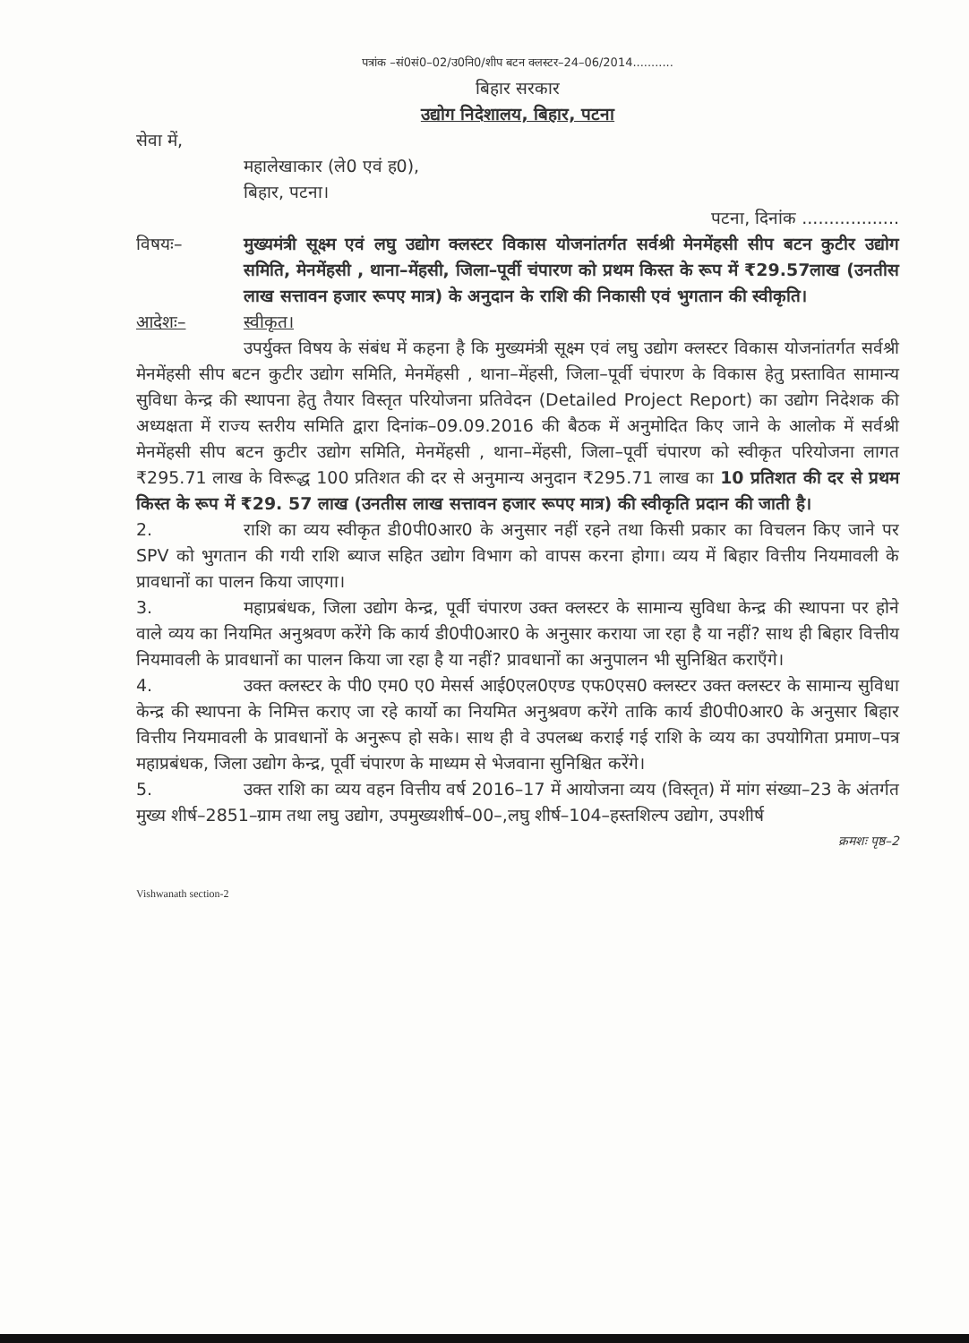पत्रांक –सं0सं0–02/उ0नि0/शीप बटन क्लस्टर–24–06/2014...........
बिहार सरकार
उद्योग निदेशालय, बिहार, पटना
सेवा में,
महालेखाकार (ले0 एवं ह0),
बिहार, पटना।
पटना, दिनांक ..................
विषयः– मुख्यमंत्री सूक्ष्म एवं लघु उद्योग क्लस्टर विकास योजनांतर्गत सर्वश्री मेनमेंहसी सीप बटन कुटीर उद्योग समिति, मेनमेंहसी , थाना–मेंहसी, जिला–पूर्वी चंपारण को प्रथम किस्त के रूप में ₹29.57लाख (उनतीस लाख सत्तावन हजार रूपए मात्र) के अनुदान के राशि की निकासी एवं भुगतान की स्वीकृति।
आदेशः– स्वीकृत।
उपर्युक्त विषय के संबंध में कहना है कि मुख्यमंत्री सूक्ष्म एवं लघु उद्योग क्लस्टर विकास योजनांतर्गत सर्वश्री मेनमेंहसी सीप बटन कुटीर उद्योग समिति, मेनमेंहसी , थाना–मेंहसी, जिला–पूर्वी चंपारण के विकास हेतु प्रस्तावित सामान्य सुविधा केन्द्र की स्थापना हेतु तैयार विस्तृत परियोजना प्रतिवेदन (Detailed Project Report) का उद्योग निदेशक की अध्यक्षता में राज्य स्तरीय समिति द्वारा दिनांक–09.09.2016 की बैठक में अनुमोदित किए जाने के आलोक में सर्वश्री मेनमेंहसी सीप बटन कुटीर उद्योग समिति, मेनमेंहसी , थाना–मेंहसी, जिला–पूर्वी चंपारण को स्वीकृत परियोजना लागत ₹295.71 लाख के विरूद्ध 100 प्रतिशत की दर से अनुमान्य अनुदान ₹295.71 लाख का 10 प्रतिशत की दर से प्रथम किस्त के रूप में ₹29. 57 लाख (उनतीस लाख सत्तावन हजार रूपए मात्र) की स्वीकृति प्रदान की जाती है।
2. राशि का व्यय स्वीकृत डी0पी0आर0 के अनुसार नहीं रहने तथा किसी प्रकार का विचलन किए जाने पर SPV को भुगतान की गयी राशि ब्याज सहित उद्योग विभाग को वापस करना होगा। व्यय में बिहार वित्तीय नियमावली के प्रावधानों का पालन किया जाएगा।
3. महाप्रबंधक, जिला उद्योग केन्द्र, पूर्वी चंपारण उक्त क्लस्टर के सामान्य सुविधा केन्द्र की स्थापना पर होने वाले व्यय का नियमित अनुश्रवण करेंगे कि कार्य डी0पी0आर0 के अनुसार कराया जा रहा है या नहीं? साथ ही बिहार वित्तीय नियमावली के प्रावधानों का पालन किया जा रहा है या नहीं? प्रावधानों का अनुपालन भी सुनिश्चित कराएँगे।
4. उक्त क्लस्टर के पी0 एम0 ए0 मेसर्स आई0एल0एण्ड एफ0एस0 क्लस्टर उक्त क्लस्टर के सामान्य सुविधा केन्द्र की स्थापना के निमित्त कराए जा रहे कार्यो का नियमित अनुश्रवण करेंगे ताकि कार्य डी0पी0आर0 के अनुसार बिहार वित्तीय नियमावली के प्रावधानों के अनुरूप हो सके। साथ ही वे उपलब्ध कराई गई राशि के व्यय का उपयोगिता प्रमाण–पत्र महाप्रबंधक, जिला उद्योग केन्द्र, पूर्वी चंपारण के माध्यम से भेजवाना सुनिश्चित करेंगे।
5. उक्त राशि का व्यय वहन वित्तीय वर्ष 2016–17 में आयोजना व्यय (विस्तृत) में मांग संख्या–23 के अंतर्गत मुख्य शीर्ष–2851–ग्राम तथा लघु उद्योग, उपमुख्यशीर्ष–00–,लघु शीर्ष–104–हस्तशिल्प उद्योग, उपशीर्ष
क्रमशः पृष्ठ–2
Vishwanath section-2